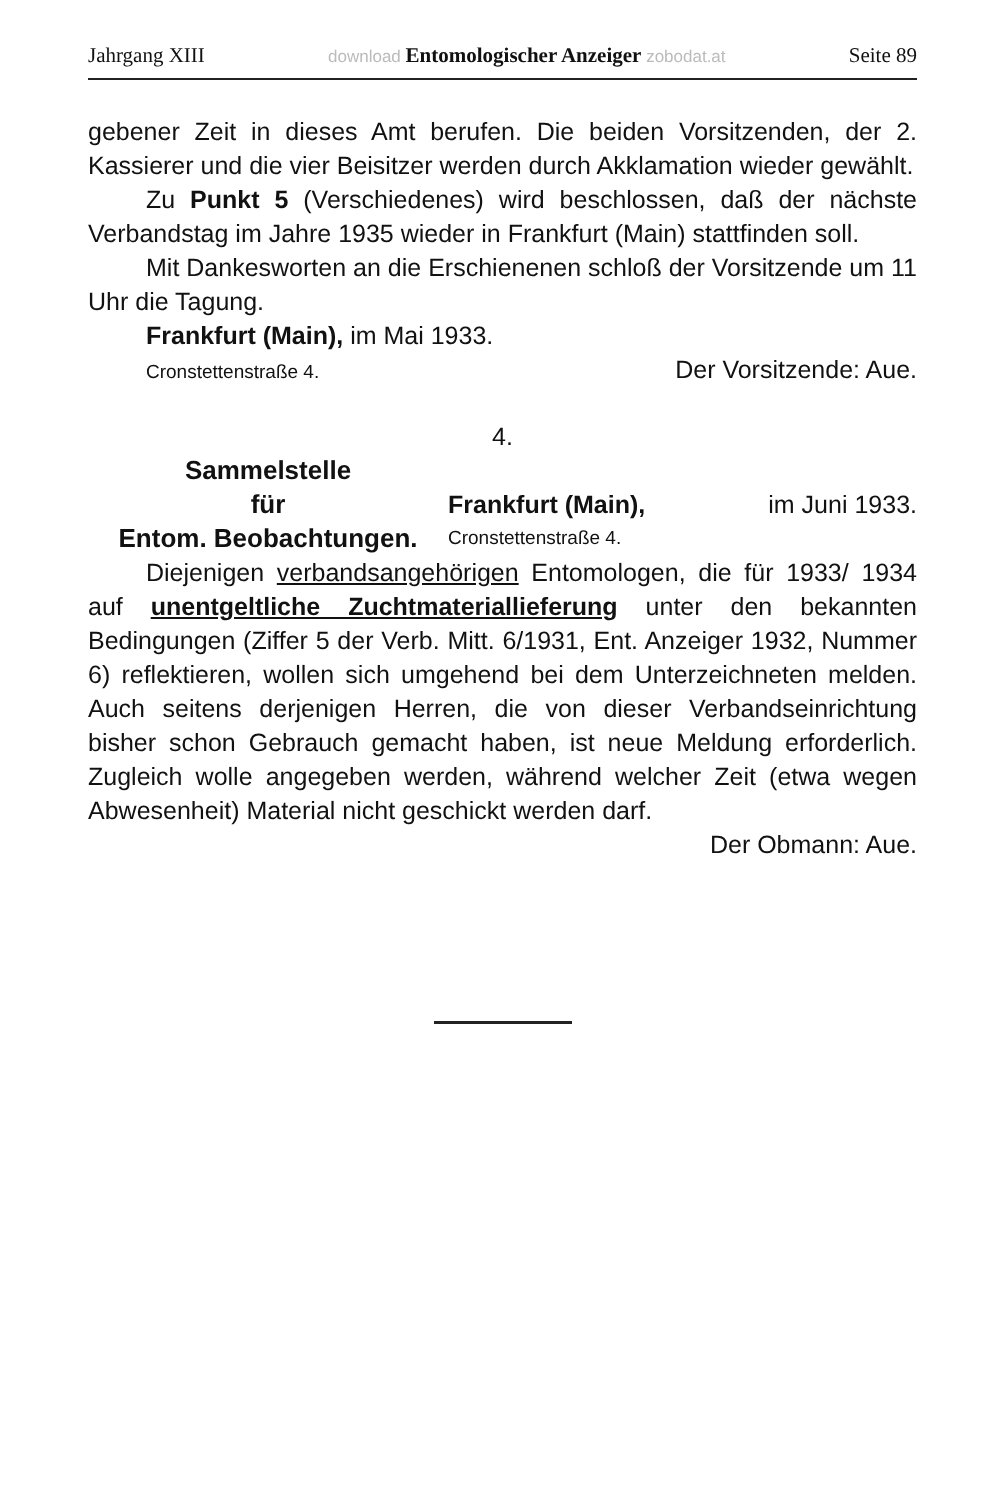Jahrgang XIII download Entomologischer Anzeiger zobodat.at Seite 89
gebener Zeit in dieses Amt berufen. Die beiden Vorsitzenden, der 2. Kassierer und die vier Beisitzer werden durch Akklamation wieder gewählt.
Zu Punkt 5 (Verschiedenes) wird beschlossen, daß der nächste Verbandstag im Jahre 1935 wieder in Frankfurt (Main) stattfinden soll.
Mit Dankesworten an die Erschienenen schloß der Vorsitzende um 11 Uhr die Tagung.
Frankfurt (Main), im Mai 1933.
Cronstettenstraße 4. Der Vorsitzende: Aue.
4.
Sammelstelle
für
Entom. Beobachtungen.
Frankfurt (Main), im Juni 1933.
Cronstettenstraße 4.
Diejenigen verbandsangehörigen Entomologen, die für 1933/ 1934 auf unentgeltliche Zuchtmateriallieferung unter den bekannten Bedingungen (Ziffer 5 der Verb. Mitt. 6/1931, Ent. Anzeiger 1932, Nummer 6) reflektieren, wollen sich umgehend bei dem Unterzeichneten melden. Auch seitens derjenigen Herren, die von dieser Verbandseinrichtung bisher schon Gebrauch gemacht haben, ist neue Meldung erforderlich. Zugleich wolle angegeben werden, während welcher Zeit (etwa wegen Abwesenheit) Material nicht geschickt werden darf.
Der Obmann: Aue.